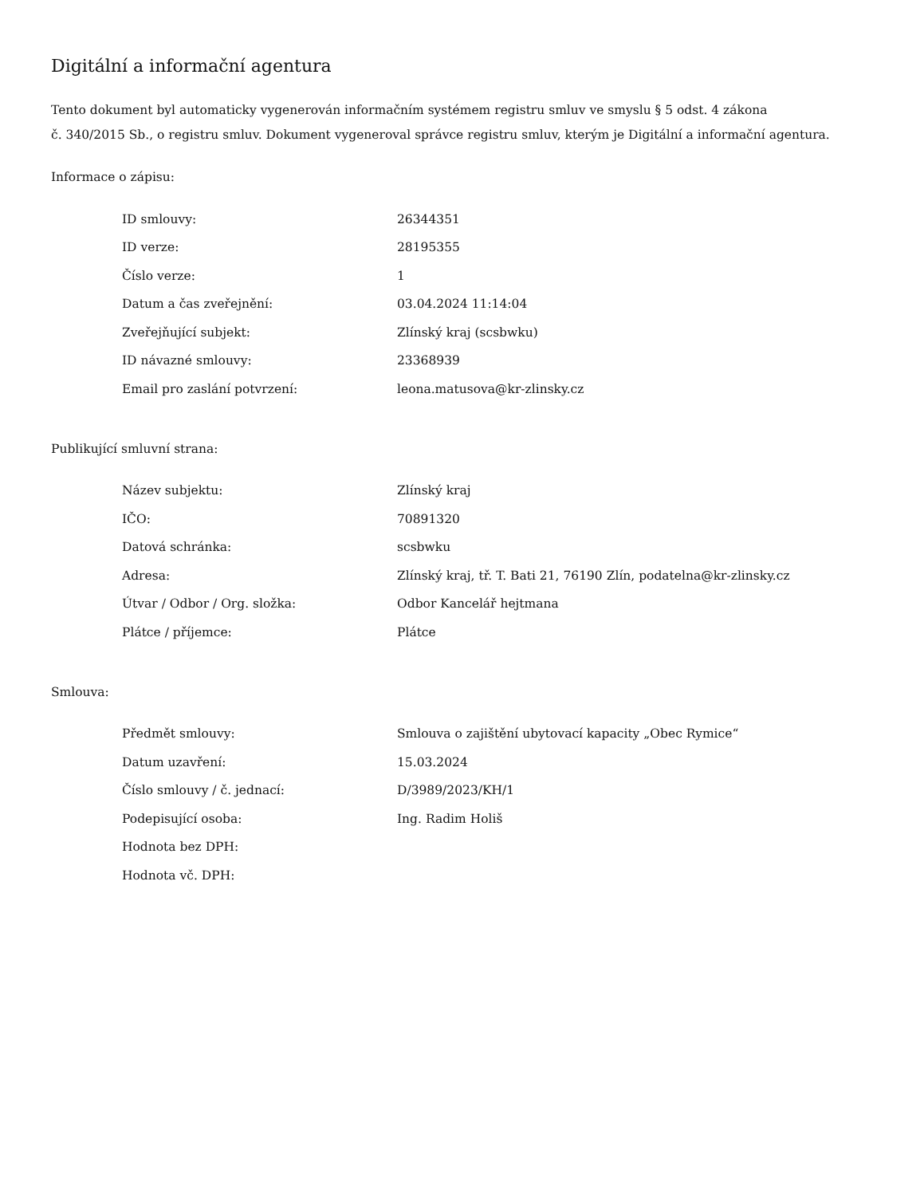Digitální a informační agentura
Tento dokument byl automaticky vygenerován informačním systémem registru smluv ve smyslu § 5 odst. 4 zákona
č. 340/2015 Sb., o registru smluv. Dokument vygeneroval správce registru smluv, kterým je Digitální a informační agentura.
Informace o zápisu:
| ID smlouvy: | 26344351 |
| ID verze: | 28195355 |
| Číslo verze: | 1 |
| Datum a čas zveřejnění: | 03.04.2024 11:14:04 |
| Zveřejňující subjekt: | Zlínský kraj (scsbwku) |
| ID návazné smlouvy: | 23368939 |
| Email pro zaslání potvrzení: | leona.matusova@kr-zlinsky.cz |
Publikující smluvní strana:
| Název subjektu: | Zlínský kraj |
| IČO: | 70891320 |
| Datová schránka: | scsbwku |
| Adresa: | Zlínský kraj, tř. T. Bati 21, 76190 Zlín, podatelna@kr-zlinsky.cz |
| Útvar / Odbor / Org. složka: | Odbor Kancelář hejtmana |
| Plátce / příjemce: | Plátce |
Smlouva:
| Předmět smlouvy: | Smlouva o zajištění ubytovací kapacity „Obec Rymice“ |
| Datum uzavření: | 15.03.2024 |
| Číslo smlouvy / č. jednací: | D/3989/2023/KH/1 |
| Podepisující osoba: | Ing. Radim Holiš |
| Hodnota bez DPH: | |
| Hodnota vč. DPH: | |